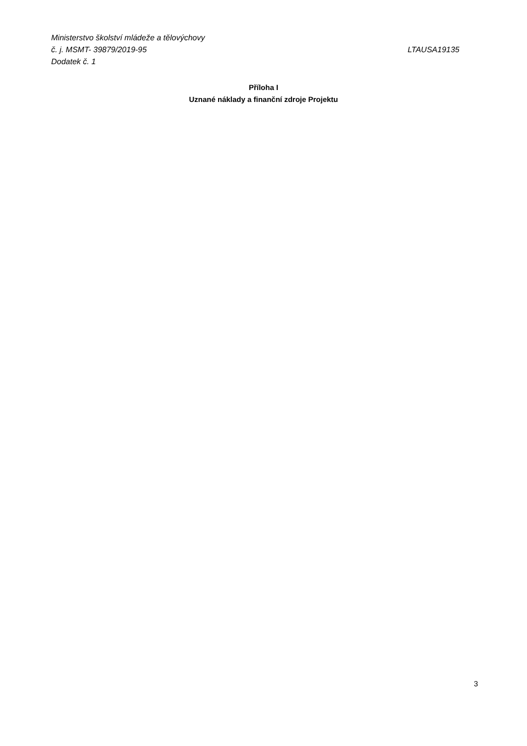Ministerstvo školství mládeže a tělovýchovy
č. j. MSMT- 39879/2019-95 LTAUSA19135
Dodatek č. 1
Příloha I
Uznané náklady a finanční zdroje Projektu
3